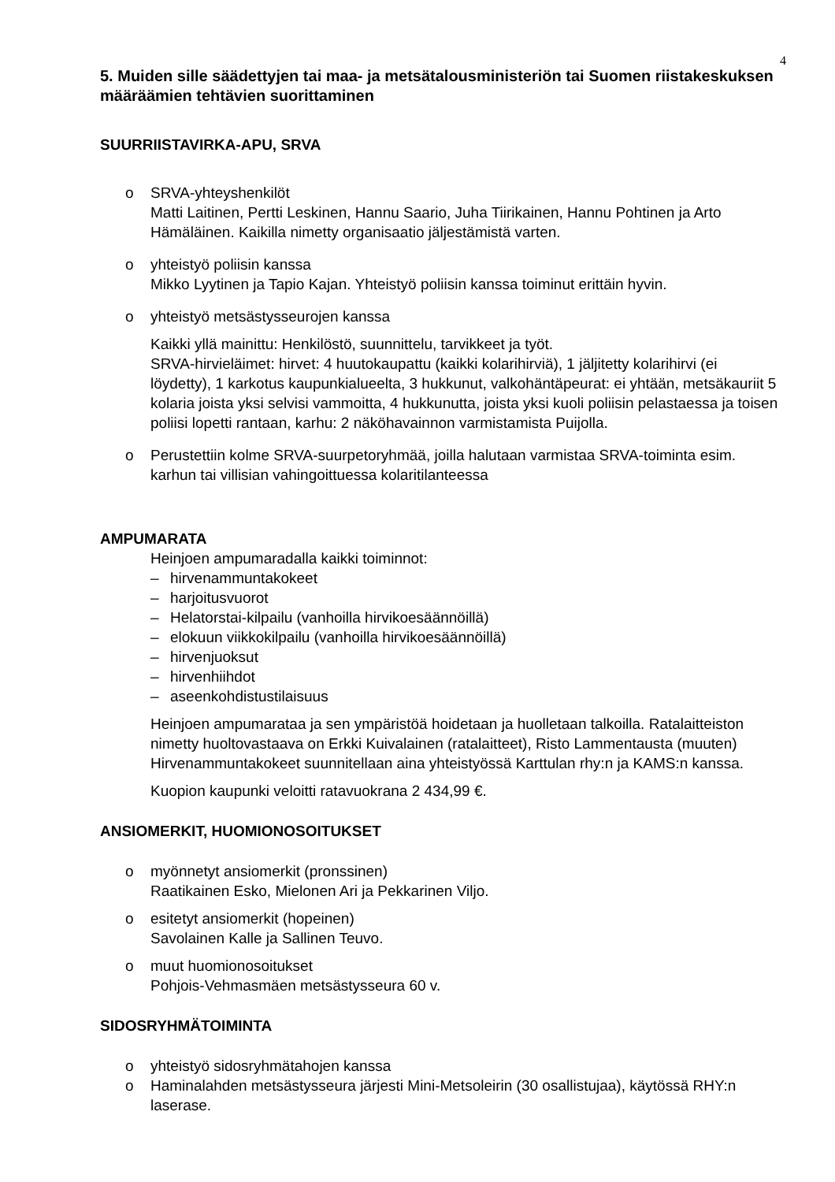4
5. Muiden sille säädettyjen tai maa- ja metsätalousministeriön tai Suomen riistakeskuksen määräämien tehtävien suorittaminen
SUURRIISTAVIRKA-APU, SRVA
o SRVA-yhteyshenkilöt
Matti Laitinen, Pertti Leskinen, Hannu Saario, Juha Tiirikainen, Hannu Pohtinen ja Arto Hämäläinen. Kaikilla nimetty organisaatio jäljestämistä varten.
o yhteistyö poliisin kanssa
Mikko Lyytinen ja Tapio Kajan. Yhteistyö poliisin kanssa toiminut erittäin hyvin.
o yhteistyö metsästysseurojen kanssa
Kaikki yllä mainittu: Henkilöstö, suunnittelu, tarvikkeet ja työt.
SRVA-hirvieläimet: hirvet: 4 huutokaupattu (kaikki kolarihirviä), 1 jäljitetty kolarihirvi (ei löydetty), 1 karkotus kaupunkialueelta, 3 hukkunut, valkohäntäpeurat: ei yhtään, metsäkauriit 5 kolaria joista yksi selvisi vammoitta, 4 hukkunutta, joista yksi kuoli poliisin pelastaessa ja toisen poliisi lopetti rantaan, karhu: 2 näköhavainnon varmistamista Puijolla.
o Perustettiin kolme SRVA-suurpetoryhmää, joilla halutaan varmistaa SRVA-toiminta esim. karhun tai villisian vahingoittuessa kolaritilanteessa
AMPUMARATA
Heinjoen ampumaradalla kaikki toiminnot:
– hirvenammuntakokeet
– harjoitusvuorot
– Helatorstai-kilpailu (vanhoilla hirvikoesäännöillä)
– elokuun viikkokilpailu (vanhoilla hirvikoesäännöillä)
– hirvenjuoksut
– hirvenhiihdot
– aseenkohdistustilaisuus
Heinjoen ampumarataa ja sen ympäristöä hoidetaan ja huolletaan talkoilla. Ratalaitteiston nimetty huoltovastaava on Erkki Kuivalainen (ratalaitteet), Risto Lammentausta (muuten) Hirvenammuntakokeet suunnitellaan aina yhteistyössä Karttulan rhy:n ja KAMS:n kanssa.
Kuopion kaupunki veloitti ratavuokrana 2 434,99 €.
ANSIOMERKIT, HUOMIONOSOITUKSET
o myönnetyt ansiomerkit (pronssinen)
Raatikainen Esko, Mielonen Ari ja Pekkarinen Viljo.
o esitetyt ansiomerkit (hopeinen)
Savolainen Kalle ja Sallinen Teuvo.
o muut huomionosoitukset
Pohjois-Vehmasmäen metsästysseura 60 v.
SIDOSRYHMÄTOIMINTA
o yhteistyö sidosryhmätahojen kanssa
o Haminalahden metsästysseura järjesti Mini-Metsoleirin (30 osallistujaa), käytössä RHY:n laserase.